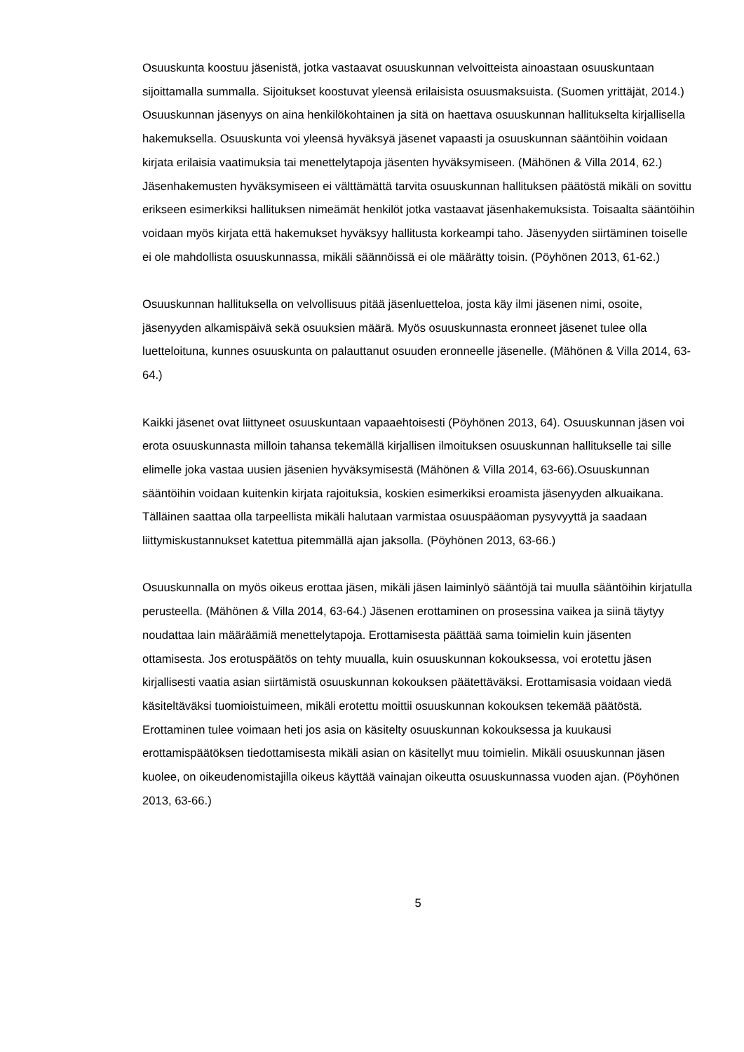Osuuskunta koostuu jäsenistä, jotka vastaavat osuuskunnan velvoitteista ainoastaan osuuskuntaan sijoittamalla summalla. Sijoitukset koostuvat yleensä erilaisista osuusmaksuista. (Suomen yrittäjät, 2014.) Osuuskunnan jäsenyys on aina henkilökohtainen ja sitä on haettava osuuskunnan hallitukselta kirjallisella hakemuksella. Osuuskunta voi yleensä hyväksyä jäsenet vapaasti ja osuuskunnan sääntöihin voidaan kirjata erilaisia vaatimuksia tai menettelytapoja jäsenten hyväksymiseen. (Mähönen & Villa 2014, 62.) Jäsenhakemusten hyväksymiseen ei välttämättä tarvita osuuskunnan hallituksen päätöstä mikäli on sovittu erikseen esimerkiksi hallituksen nimeämät henkilöt jotka vastaavat jäsenhakemuksista. Toisaalta sääntöihin voidaan myös kirjata että hakemukset hyväksyy hallitusta korkeampi taho. Jäsenyyden siirtäminen toiselle ei ole mahdollista osuuskunnassa, mikäli säännöissä ei ole määrätty toisin. (Pöyhönen 2013, 61-62.)
Osuuskunnan hallituksella on velvollisuus pitää jäsenluetteloa, josta käy ilmi jäsenen nimi, osoite, jäsenyyden alkamispäivä sekä osuuksien määrä. Myös osuuskunnasta eronneet jäsenet tulee olla luetteloituna, kunnes osuuskunta on palauttanut osuuden eronneelle jäsenelle. (Mähönen & Villa 2014, 63-64.)
Kaikki jäsenet ovat liittyneet osuuskuntaan vapaaehtoisesti (Pöyhönen 2013, 64). Osuuskunnan jäsen voi erota osuuskunnasta milloin tahansa tekemällä kirjallisen ilmoituksen osuuskunnan hallitukselle tai sille elimelle joka vastaa uusien jäsenien hyväksymisestä (Mähönen & Villa 2014, 63-66).Osuuskunnan sääntöihin voidaan kuitenkin kirjata rajoituksia, koskien esimerkiksi eroamista jäsenyyden alkuaikana. Tälläinen saattaa olla tarpeellista mikäli halutaan varmistaa osuuspääoman pysyvyyttä ja saadaan liittymiskustannukset katettua pitemmällä ajan jaksolla. (Pöyhönen 2013, 63-66.)
Osuuskunnalla on myös oikeus erottaa jäsen, mikäli jäsen laiminlyö sääntöjä tai muulla sääntöihin kirjatulla perusteella. (Mähönen & Villa 2014, 63-64.) Jäsenen erottaminen on prosessina vaikea ja siinä täytyy noudattaa lain määräämiä menettelytapoja. Erottamisesta päättää sama toimielin kuin jäsenten ottamisesta. Jos erotuspäätös on tehty muualla, kuin osuuskunnan kokouksessa, voi erotettu jäsen kirjallisesti vaatia asian siirtämistä osuuskunnan kokouksen päätettäväksi. Erottamisasia voidaan viedä käsiteltäväksi tuomioistuimeen, mikäli erotettu moittii osuuskunnan kokouksen tekemää päätöstä. Erottaminen tulee voimaan heti jos asia on käsitelty osuuskunnan kokouksessa ja kuukausi erottamispäätöksen tiedottamisesta mikäli asian on käsitellyt muu toimielin. Mikäli osuuskunnan jäsen kuolee, on oikeudenomistajilla oikeus käyttää vainajan oikeutta osuuskunnassa vuoden ajan. (Pöyhönen 2013, 63-66.)
5